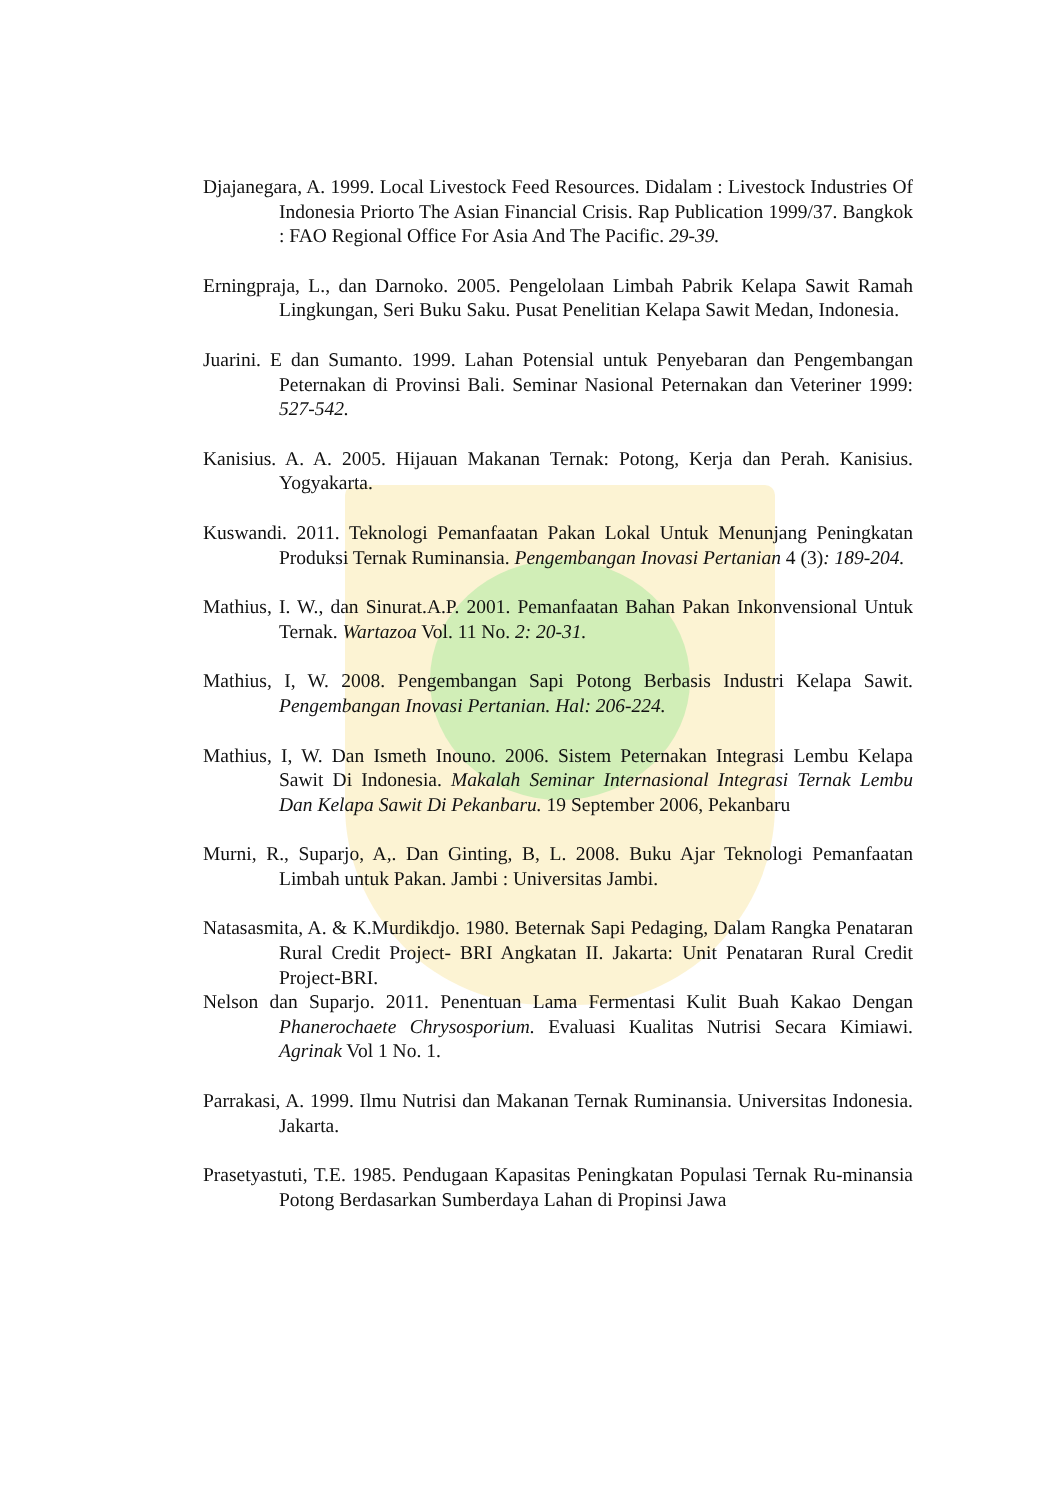Djajanegara, A. 1999. Local Livestock Feed Resources. Didalam : Livestock Industries Of Indonesia Priorto The Asian Financial Crisis. Rap Publication 1999/37. Bangkok : FAO Regional Office For Asia And The Pacific. 29-39.
Erningpraja, L., dan Darnoko. 2005. Pengelolaan Limbah Pabrik Kelapa Sawit Ramah Lingkungan, Seri Buku Saku. Pusat Penelitian Kelapa Sawit Medan, Indonesia.
Juarini. E dan Sumanto. 1999. Lahan Potensial untuk Penyebaran dan Pengembangan Peternakan di Provinsi Bali. Seminar Nasional Peternakan dan Veteriner 1999: 527-542.
Kanisius. A. A. 2005. Hijauan Makanan Ternak: Potong, Kerja dan Perah. Kanisius. Yogyakarta.
Kuswandi. 2011. Teknologi Pemanfaatan Pakan Lokal Untuk Menunjang Peningkatan Produksi Ternak Ruminansia. Pengembangan Inovasi Pertanian 4 (3): 189-204.
Mathius, I. W., dan Sinurat.A.P. 2001. Pemanfaatan Bahan Pakan Inkonvensional Untuk Ternak. Wartazoa Vol. 11 No. 2: 20-31.
Mathius, I, W. 2008. Pengembangan Sapi Potong Berbasis Industri Kelapa Sawit. Pengembangan Inovasi Pertanian. Hal: 206-224.
Mathius, I, W. Dan Ismeth Inouno. 2006. Sistem Peternakan Integrasi Lembu Kelapa Sawit Di Indonesia. Makalah Seminar Internasional Integrasi Ternak Lembu Dan Kelapa Sawit Di Pekanbaru. 19 September 2006, Pekanbaru
Murni, R., Suparjo, A,. Dan Ginting, B, L. 2008. Buku Ajar Teknologi Pemanfaatan Limbah untuk Pakan. Jambi : Universitas Jambi.
Natasasmita, A. & K.Murdikdjo. 1980. Beternak Sapi Pedaging, Dalam Rangka Penataran Rural Credit Project- BRI Angkatan II. Jakarta: Unit Penataran Rural Credit Project-BRI.
Nelson dan Suparjo. 2011. Penentuan Lama Fermentasi Kulit Buah Kakao Dengan Phanerochaete Chrysosporium. Evaluasi Kualitas Nutrisi Secara Kimiawi. Agrinak Vol 1 No. 1.
Parrakasi, A. 1999. Ilmu Nutrisi dan Makanan Ternak Ruminansia. Universitas Indonesia. Jakarta.
Prasetyastuti, T.E. 1985. Pendugaan Kapasitas Peningkatan Populasi Ternak Ru-minansia Potong Berdasarkan Sumberdaya Lahan di Propinsi Jawa